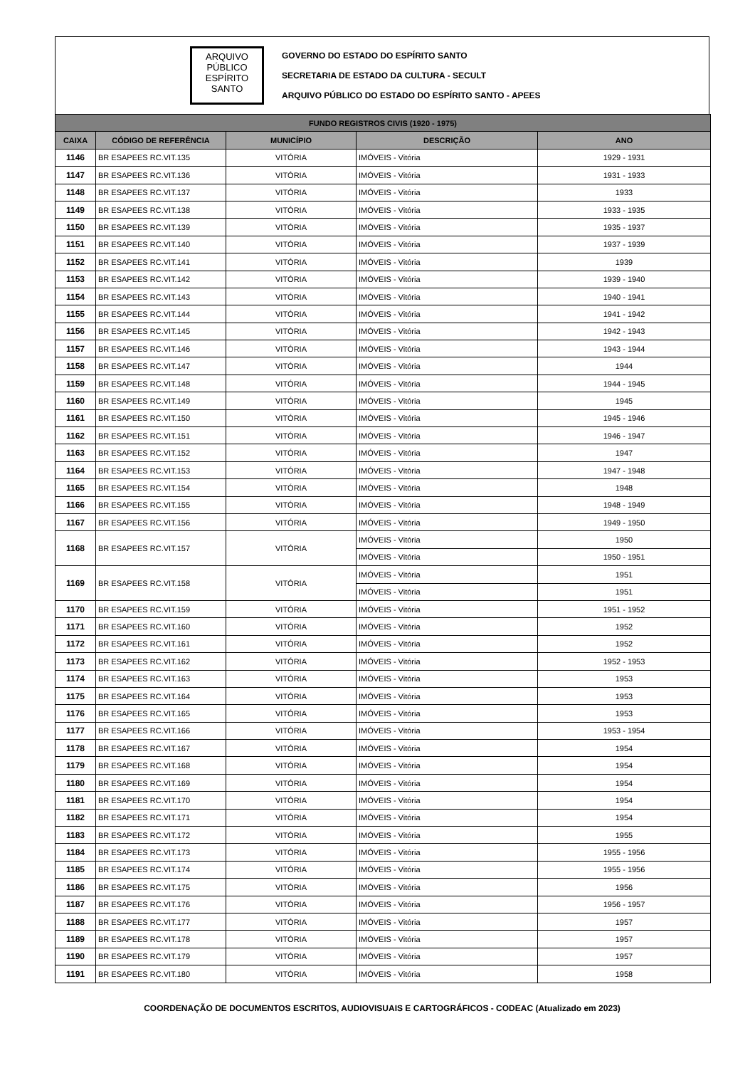ARQUIVO
PÚBLICO
ESPÍRITO
SANTO
GOVERNO DO ESTADO DO ESPÍRITO SANTO
SECRETARIA DE ESTADO DA CULTURA - SECULT
ARQUIVO PÚBLICO DO ESTADO DO ESPÍRITO SANTO - APEES
| FUNDO REGISTROS CIVIS (1920 - 1975) | | | | |
| --- | --- | --- | --- | --- |
| CAIXA | CÓDIGO DE REFERÊNCIA | MUNICÍPIO | DESCRIÇÃO | ANO |
| 1146 | BR ESAPEES RC.VIT.135 | VITÓRIA | IMÓVEIS - Vitória | 1929 - 1931 |
| 1147 | BR ESAPEES RC.VIT.136 | VITÓRIA | IMÓVEIS - Vitória | 1931 - 1933 |
| 1148 | BR ESAPEES RC.VIT.137 | VITÓRIA | IMÓVEIS - Vitória | 1933 |
| 1149 | BR ESAPEES RC.VIT.138 | VITÓRIA | IMÓVEIS - Vitória | 1933 - 1935 |
| 1150 | BR ESAPEES RC.VIT.139 | VITÓRIA | IMÓVEIS - Vitória | 1935 - 1937 |
| 1151 | BR ESAPEES RC.VIT.140 | VITÓRIA | IMÓVEIS - Vitória | 1937 - 1939 |
| 1152 | BR ESAPEES RC.VIT.141 | VITÓRIA | IMÓVEIS - Vitória | 1939 |
| 1153 | BR ESAPEES RC.VIT.142 | VITÓRIA | IMÓVEIS - Vitória | 1939 - 1940 |
| 1154 | BR ESAPEES RC.VIT.143 | VITÓRIA | IMÓVEIS - Vitória | 1940 - 1941 |
| 1155 | BR ESAPEES RC.VIT.144 | VITÓRIA | IMÓVEIS - Vitória | 1941 - 1942 |
| 1156 | BR ESAPEES RC.VIT.145 | VITÓRIA | IMÓVEIS - Vitória | 1942 - 1943 |
| 1157 | BR ESAPEES RC.VIT.146 | VITÓRIA | IMÓVEIS - Vitória | 1943 - 1944 |
| 1158 | BR ESAPEES RC.VIT.147 | VITÓRIA | IMÓVEIS - Vitória | 1944 |
| 1159 | BR ESAPEES RC.VIT.148 | VITÓRIA | IMÓVEIS - Vitória | 1944 - 1945 |
| 1160 | BR ESAPEES RC.VIT.149 | VITÓRIA | IMÓVEIS - Vitória | 1945 |
| 1161 | BR ESAPEES RC.VIT.150 | VITÓRIA | IMÓVEIS - Vitória | 1945 - 1946 |
| 1162 | BR ESAPEES RC.VIT.151 | VITÓRIA | IMÓVEIS - Vitória | 1946 - 1947 |
| 1163 | BR ESAPEES RC.VIT.152 | VITÓRIA | IMÓVEIS - Vitória | 1947 |
| 1164 | BR ESAPEES RC.VIT.153 | VITÓRIA | IMÓVEIS - Vitória | 1947 - 1948 |
| 1165 | BR ESAPEES RC.VIT.154 | VITÓRIA | IMÓVEIS - Vitória | 1948 |
| 1166 | BR ESAPEES RC.VIT.155 | VITÓRIA | IMÓVEIS - Vitória | 1948 - 1949 |
| 1167 | BR ESAPEES RC.VIT.156 | VITÓRIA | IMÓVEIS - Vitória | 1949 - 1950 |
| 1168 | BR ESAPEES RC.VIT.157 | VITÓRIA | IMÓVEIS - Vitória | 1950 |
| | | | IMÓVEIS - Vitória | 1950 - 1951 |
| 1169 | BR ESAPEES RC.VIT.158 | VITÓRIA | IMÓVEIS - Vitória | 1951 |
| | | | IMÓVEIS - Vitória | 1951 |
| 1170 | BR ESAPEES RC.VIT.159 | VITÓRIA | IMÓVEIS - Vitória | 1951 - 1952 |
| 1171 | BR ESAPEES RC.VIT.160 | VITÓRIA | IMÓVEIS - Vitória | 1952 |
| 1172 | BR ESAPEES RC.VIT.161 | VITÓRIA | IMÓVEIS - Vitória | 1952 |
| 1173 | BR ESAPEES RC.VIT.162 | VITÓRIA | IMÓVEIS - Vitória | 1952 - 1953 |
| 1174 | BR ESAPEES RC.VIT.163 | VITÓRIA | IMÓVEIS - Vitória | 1953 |
| 1175 | BR ESAPEES RC.VIT.164 | VITÓRIA | IMÓVEIS - Vitória | 1953 |
| 1176 | BR ESAPEES RC.VIT.165 | VITÓRIA | IMÓVEIS - Vitória | 1953 |
| 1177 | BR ESAPEES RC.VIT.166 | VITÓRIA | IMÓVEIS - Vitória | 1953 - 1954 |
| 1178 | BR ESAPEES RC.VIT.167 | VITÓRIA | IMÓVEIS - Vitória | 1954 |
| 1179 | BR ESAPEES RC.VIT.168 | VITÓRIA | IMÓVEIS - Vitória | 1954 |
| 1180 | BR ESAPEES RC.VIT.169 | VITÓRIA | IMÓVEIS - Vitória | 1954 |
| 1181 | BR ESAPEES RC.VIT.170 | VITÓRIA | IMÓVEIS - Vitória | 1954 |
| 1182 | BR ESAPEES RC.VIT.171 | VITÓRIA | IMÓVEIS - Vitória | 1954 |
| 1183 | BR ESAPEES RC.VIT.172 | VITÓRIA | IMÓVEIS - Vitória | 1955 |
| 1184 | BR ESAPEES RC.VIT.173 | VITÓRIA | IMÓVEIS - Vitória | 1955 - 1956 |
| 1185 | BR ESAPEES RC.VIT.174 | VITÓRIA | IMÓVEIS - Vitória | 1955 - 1956 |
| 1186 | BR ESAPEES RC.VIT.175 | VITÓRIA | IMÓVEIS - Vitória | 1956 |
| 1187 | BR ESAPEES RC.VIT.176 | VITÓRIA | IMÓVEIS - Vitória | 1956 - 1957 |
| 1188 | BR ESAPEES RC.VIT.177 | VITÓRIA | IMÓVEIS - Vitória | 1957 |
| 1189 | BR ESAPEES RC.VIT.178 | VITÓRIA | IMÓVEIS - Vitória | 1957 |
| 1190 | BR ESAPEES RC.VIT.179 | VITÓRIA | IMÓVEIS - Vitória | 1957 |
| 1191 | BR ESAPEES RC.VIT.180 | VITÓRIA | IMÓVEIS - Vitória | 1958 |
COORDENAÇÃO DE DOCUMENTOS ESCRITOS, AUDIOVISUAIS E CARTOGRÁFICOS - CODEAC (Atualizado em 2023)